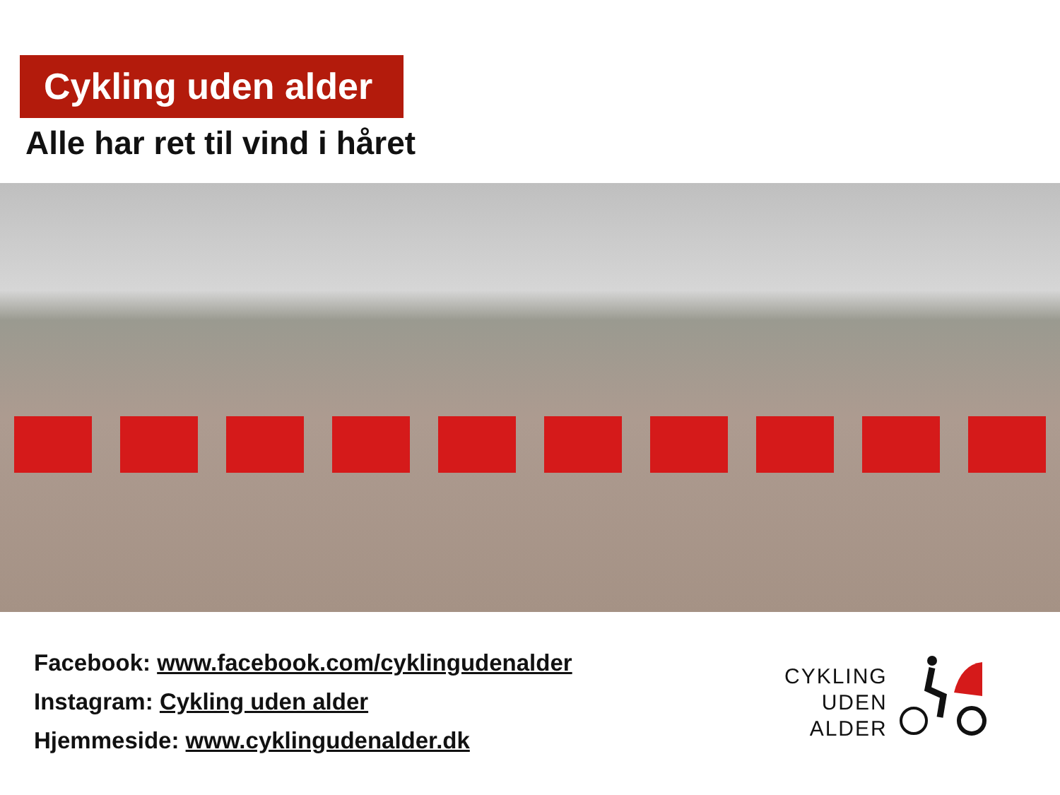Cykling uden alder
Alle har ret til vind i håret
Facebook: www.facebook.com/cyklingudenalder
Instagram: Cykling uden alder
Hjemmeside: www.cyklingudenalder.dk
CYKLING
UDEN
ALDER